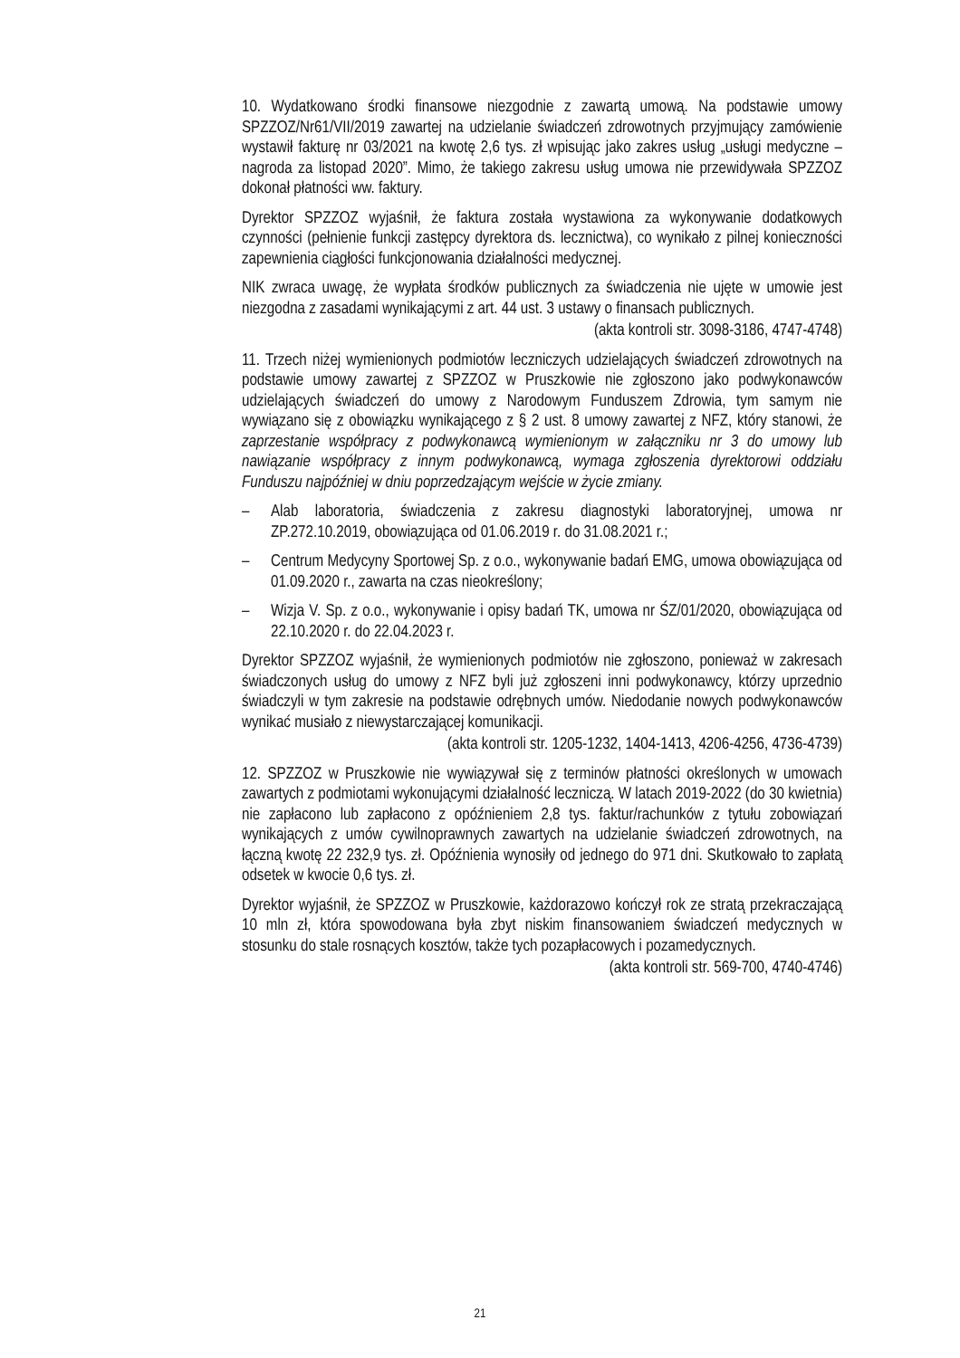10. Wydatkowano środki finansowe niezgodnie z zawartą umową. Na podstawie umowy SPZZOZ/Nr61/VII/2019 zawartej na udzielanie świadczeń zdrowotnych przyjmujący zamówienie wystawił fakturę nr 03/2021 na kwotę 2,6 tys. zł wpisując jako zakres usług „usługi medyczne – nagroda za listopad 2020”. Mimo, że takiego zakresu usług umowa nie przewidywała SPZZOZ dokonał płatności ww. faktury.
Dyrektor SPZZOZ wyjaśnił, że faktura została wystawiona za wykonywanie dodatkowych czynności (pełnienie funkcji zastępcy dyrektora ds. lecznictwa), co wynikało z pilnej konieczności zapewnienia ciągłości funkcjonowania działalności medycznej.
NIK zwraca uwagę, że wypłata środków publicznych za świadczenia nie ujęte w umowie jest niezgodna z zasadami wynikającymi z art. 44 ust. 3 ustawy o finansach publicznych.
(akta kontroli str. 3098-3186, 4747-4748)
11. Trzech niżej wymienionych podmiotów leczniczych udzielających świadczeń zdrowotnych na podstawie umowy zawartej z SPZZOZ w Pruszkowie nie zgłoszono jako podwykonawców udzielających świadczeń do umowy z Narodowym Funduszem Zdrowia, tym samym nie wywiązano się z obowiązku wynikającego z § 2 ust. 8 umowy zawartej z NFZ, który stanowi, że zaprzestanie współpracy z podwykonawcą wymienionym w załączniku nr 3 do umowy lub nawiązanie współpracy z innym podwykonawcą, wymaga zgłoszenia dyrektorowi oddziału Funduszu najpóźniej w dniu poprzedzającym wejście w życie zmiany.
– Alab laboratoria, świadczenia z zakresu diagnostyki laboratoryjnej, umowa nr ZP.272.10.2019, obowiązująca od 01.06.2019 r. do 31.08.2021 r.;
– Centrum Medycyny Sportowej Sp. z o.o., wykonywanie badań EMG, umowa obowiązująca od 01.09.2020 r., zawarta na czas nieokreślony;
– Wizja V. Sp. z o.o., wykonywanie i opisy badań TK, umowa nr ŚZ/01/2020, obowiązująca od 22.10.2020 r. do 22.04.2023 r.
Dyrektor SPZZOZ wyjaśnił, że wymienionych podmiotów nie zgłoszono, ponieważ w zakresach świadczonych usług do umowy z NFZ byli już zgłoszeni inni podwykonawcy, którzy uprzednio świadczyli w tym zakresie na podstawie odrębnych umów. Niedodanie nowych podwykonawców wynikać musiało z niewystarczającej komunikacji.
(akta kontroli str. 1205-1232, 1404-1413, 4206-4256, 4736-4739)
12. SPZZOZ w Pruszkowie nie wywiązywał się z terminów płatności określonych w umowach zawartych z podmiotami wykonującymi działalność leczniczą. W latach 2019-2022 (do 30 kwietnia) nie zapłacono lub zapłacono z opóźnieniem 2,8 tys. faktur/rachunków z tytułu zobowiązań wynikających z umów cywilnoprawnych zawartych na udzielanie świadczeń zdrowotnych, na łączną kwotę 22 232,9 tys. zł. Opóźnienia wynosiły od jednego do 971 dni. Skutkowało to zapłatą odsetek w kwocie 0,6 tys. zł.
Dyrektor wyjaśnił, że SPZZOZ w Pruszkowie, każdorazowo kończył rok ze stratą przekraczającą 10 mln zł, która spowodowana była zbyt niskim finansowaniem świadczeń medycznych w stosunku do stale rosnących kosztów, także tych pozapłacowych i pozamedycznych.
(akta kontroli str. 569-700, 4740-4746)
21